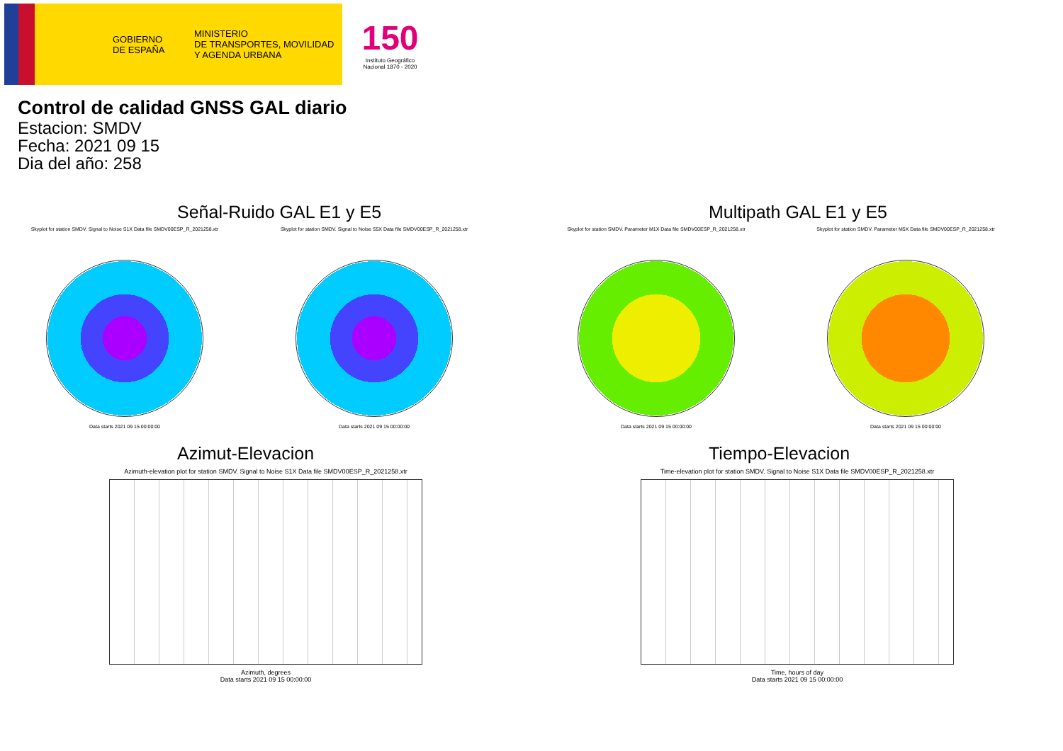GOBIERNO
DE ESPAÑA
MINISTERIO
DE TRANSPORTES, MOVILIDAD
Y AGENDA URBANA
150
Instituto Geográfico Nacional 1870 - 2020
Control de calidad GNSS GAL diario
Estacion: SMDV
Fecha: 2021 09 15
Dia del año: 258
Señal-Ruido GAL E1 y E5
Skyplot for station SMDV. Signal to Noise S1X Data file SMDV00ESP_R_2021258.xtr
Data starts 2021 09 15 00:00:00
Skyplot for station SMDV. Signal to Noise S5X Data file SMDV00ESP_R_2021258.xtr
Data starts 2021 09 15 00:00:00
Multipath GAL E1 y E5
Skyplot for station SMDV. Parameter M1X Data file SMDV00ESP_R_2021258.xtr
Data starts 2021 09 15 00:00:00
Skyplot for station SMDV. Parameter M5X Data file SMDV00ESP_R_2021258.xtr
Data starts 2021 09 15 00:00:00
Azimut-Elevacion
Azimuth-elevation plot for station SMDV. Signal to Noise S1X Data file SMDV00ESP_R_2021258.xtr
Azimuth, degrees
Data starts 2021 09 15 00:00:00
Tiempo-Elevacion
Time-elevation plot for station SMDV. Signal to Noise S1X Data file SMDV00ESP_R_2021258.xtr
Time, hours of day
Data starts 2021 09 15 00:00:00